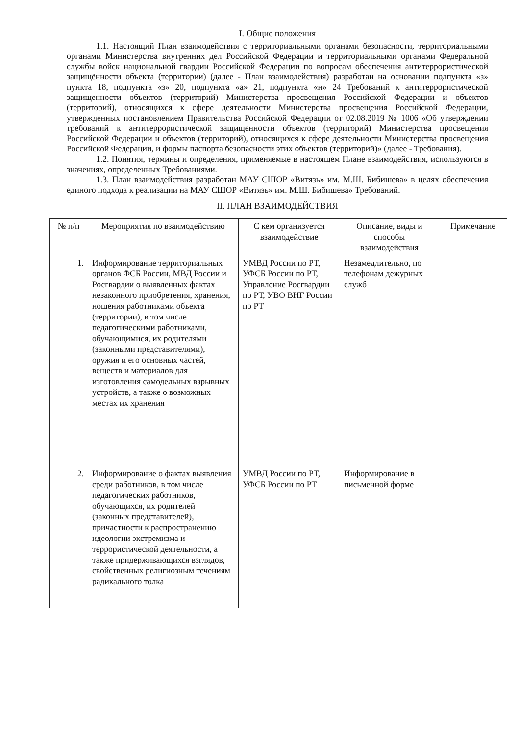I. Общие положения
1.1. Настоящий План взаимодействия с территориальными органами безопасности, территориальными органами Министерства внутренних дел Российской Федерации и территориальными органами Федеральной службы войск национальной гвардии Российской Федерации по вопросам обеспечения антитеррористической защищённости объекта (территории) (далее - План взаимодействия) разработан на основании подпункта «з» пункта 18, подпункта «з» 20, подпункта «а» 21, подпункта «н» 24 Требований к антитеррористической защищенности объектов (территорий) Министерства просвещения Российской Федерации и объектов (территорий), относящихся к сфере деятельности Министерства просвещения Российской Федерации, утвержденных постановлением Правительства Российской Федерации от 02.08.2019 № 1006 «Об утверждении требований к антитеррористической защищенности объектов (территорий) Министерства просвещения Российской Федерации и объектов (территорий), относящихся к сфере деятельности Министерства просвещения Российской Федерации, и формы паспорта безопасности этих объектов (территорий)» (далее - Требования).
1.2. Понятия, термины и определения, применяемые в настоящем Плане взаимодействия, используются в значениях, определенных Требованиями.
1.3. План взаимодействия разработан МАУ СШОР «Витязь» им. М.Ш. Бибишева» в целях обеспечения единого подхода к реализации на МАУ СШОР «Витязь» им. М.Ш. Бибишева» Требований.
II. ПЛАН ВЗАИМОДЕЙСТВИЯ
| № п/п | Мероприятия по взаимодействию | С кем организуется взаимодействие | Описание, виды и способы взаимодействия | Примечание |
| --- | --- | --- | --- | --- |
| 1. | Информирование территориальных органов ФСБ России, МВД России и Росгвардии о выявленных фактах незаконного приобретения, хранения, ношения работниками объекта (территории), в том числе педагогическими работниками, обучающимися, их родителями (законными представителями), оружия и его основных частей, веществ и материалов для изготовления самодельных взрывных устройств, а также о возможных местах их хранения | УМВД России по РТ, УФСБ России по РТ, Управление Росгвардии по РТ, УВО ВНГ России по РТ | Незамедлительно, по телефонам дежурных служб | |
| 2. | Информирование о фактах выявления среди работников, в том числе педагогических работников, обучающихся, их родителей (законных представителей), причастности к распространению идеологии экстремизма и террористической деятельности, а также придерживающихся взглядов, свойственных религиозным течениям радикального толка | УМВД России по РТ, УФСБ России по РТ | Информирование в письменной форме | |